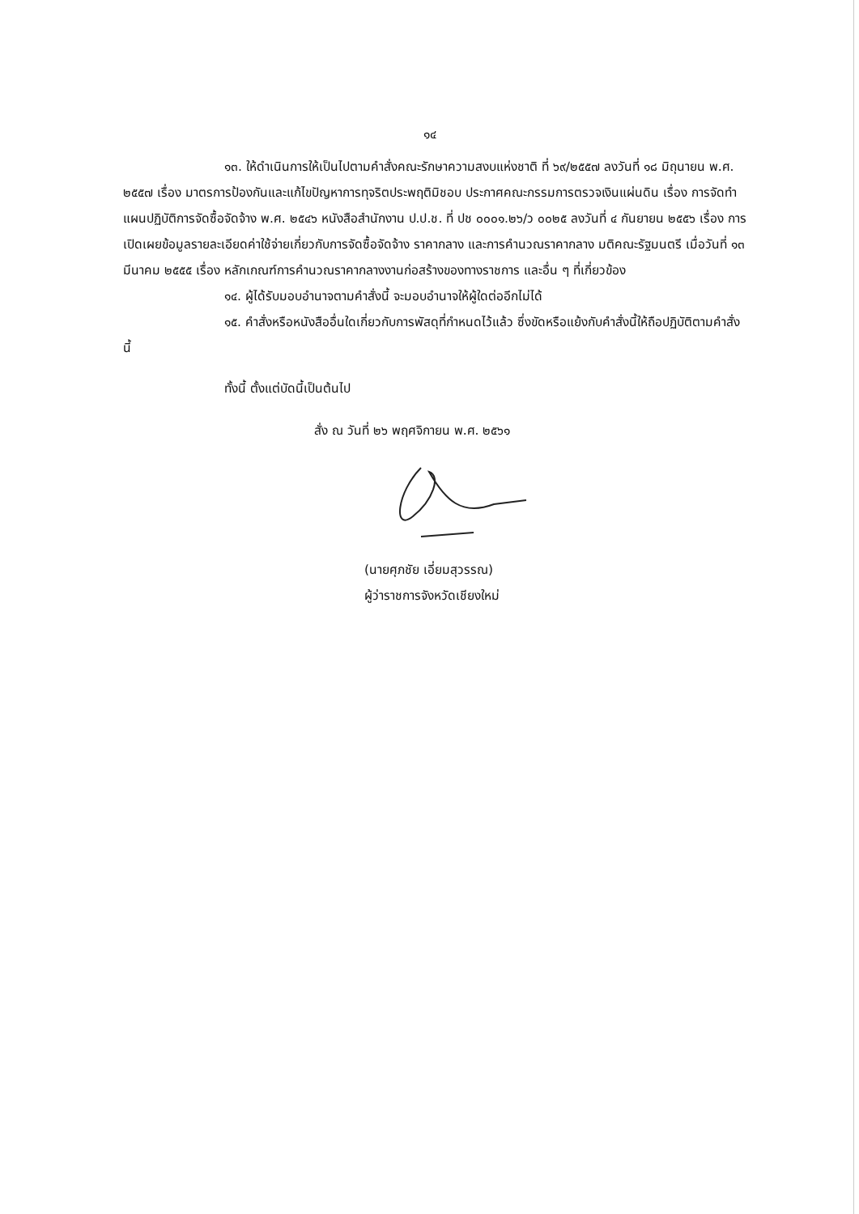๑๔
๑๓. ให้ดำเนินการให้เป็นไปตามคำสั่งคณะรักษาความสงบแห่งชาติ ที่ ๖๙/๒๕๕๗ ลงวันที่ ๑๘ มิถุนายน พ.ศ. ๒๕๕๗ เรื่อง มาตรการป้องกันและแก้ไขปัญหาการทุจริตประพฤติมิชอบ ประกาศคณะกรรมการตรวจเงินแผ่นดิน เรื่อง การจัดทำแผนปฏิบัติการจัดซื้อจัดจ้าง พ.ศ. ๒๕๔๖ หนังสือสำนักงาน ป.ป.ช. ที่ ปช ๐๐๐๑.๒๖/ว ๐๐๒๕ ลงวันที่ ๔ กันยายน ๒๕๕๖ เรื่อง การเปิดเผยข้อมูลรายละเอียดค่าใช้จ่ายเกี่ยวกับการจัดซื้อจัดจ้าง ราคากลาง และการคำนวณราคากลาง มติคณะรัฐมนตรี เมื่อวันที่ ๑๓ มีนาคม ๒๕๕๕ เรื่อง หลักเกณฑ์การคำนวณราคากลางงานก่อสร้างของทางราชการ และอื่น ๆ ที่เกี่ยวข้อง
๑๔. ผู้ได้รับมอบอำนาจตามคำสั่งนี้ จะมอบอำนาจให้ผู้ใดต่ออีกไม่ได้
๑๕. คำสั่งหรือหนังสืออื่นใดเกี่ยวกับการพัสดุที่กำหนดไว้แล้ว ซึ่งขัดหรือแย้งกับคำสั่งนี้ให้ถือปฏิบัติตามคำสั่งนี้
ทั้งนี้ ตั้งแต่บัดนี้เป็นต้นไป
สั่ง ณ วันที่ ๒๖ พฤศจิกายน พ.ศ. ๒๕๖๑
(นายศุภชัย เอี่ยมสุวรรณ)
ผู้ว่าราชการจังหวัดเชียงใหม่